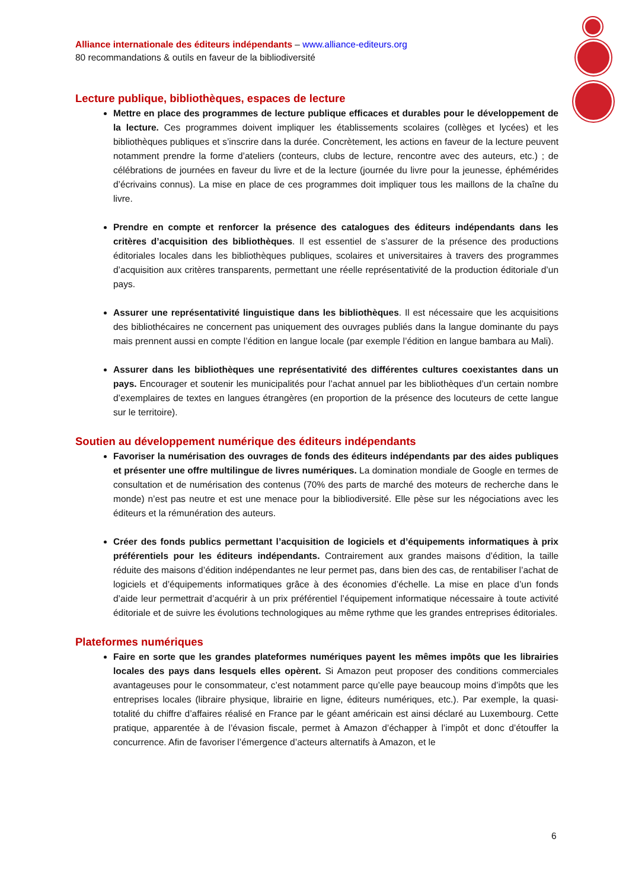Alliance internationale des éditeurs indépendants – www.alliance-editeurs.org
80 recommandations & outils en faveur de la bibliodiversité
Lecture publique, bibliothèques, espaces de lecture
Mettre en place des programmes de lecture publique efficaces et durables pour le développement de la lecture. Ces programmes doivent impliquer les établissements scolaires (collèges et lycées) et les bibliothèques publiques et s’inscrire dans la durée. Concrètement, les actions en faveur de la lecture peuvent notamment prendre la forme d’ateliers (conteurs, clubs de lecture, rencontre avec des auteurs, etc.) ; de célébrations de journées en faveur du livre et de la lecture (journée du livre pour la jeunesse, éphémérides d’écrivains connus). La mise en place de ces programmes doit impliquer tous les maillons de la chaîne du livre.
Prendre en compte et renforcer la présence des catalogues des éditeurs indépendants dans les critères d’acquisition des bibliothèques. Il est essentiel de s’assurer de la présence des productions éditoriales locales dans les bibliothèques publiques, scolaires et universitaires à travers des programmes d’acquisition aux critères transparents, permettant une réelle représentativité de la production éditoriale d’un pays.
Assurer une représentativité linguistique dans les bibliothèques. Il est nécessaire que les acquisitions des bibliothécaires ne concernent pas uniquement des ouvrages publiés dans la langue dominante du pays mais prennent aussi en compte l’édition en langue locale (par exemple l’édition en langue bambara au Mali).
Assurer dans les bibliothèques une représentativité des différentes cultures coexistantes dans un pays. Encourager et soutenir les municipalités pour l’achat annuel par les bibliothèques d’un certain nombre d’exemplaires de textes en langues étrangères (en proportion de la présence des locuteurs de cette langue sur le territoire).
Soutien au développement numérique des éditeurs indépendants
Favoriser la numérisation des ouvrages de fonds des éditeurs indépendants par des aides publiques et présenter une offre multilingue de livres numériques. La domination mondiale de Google en termes de consultation et de numérisation des contenus (70% des parts de marché des moteurs de recherche dans le monde) n’est pas neutre et est une menace pour la bibliodiversité. Elle pèse sur les négociations avec les éditeurs et la rémunération des auteurs.
Créer des fonds publics permettant l’acquisition de logiciels et d’équipements informatiques à prix préférentiels pour les éditeurs indépendants. Contrairement aux grandes maisons d’édition, la taille réduite des maisons d’édition indépendantes ne leur permet pas, dans bien des cas, de rentabiliser l’achat de logiciels et d’équipements informatiques grâce à des économies d’échelle. La mise en place d’un fonds d’aide leur permettrait d’acquérir à un prix préférentiel l’équipement informatique nécessaire à toute activité éditoriale et de suivre les évolutions technologiques au même rythme que les grandes entreprises éditoriales.
Plateformes numériques
Faire en sorte que les grandes plateformes numériques payent les mêmes impôts que les librairies locales des pays dans lesquels elles opèrent. Si Amazon peut proposer des conditions commerciales avantageuses pour le consommateur, c’est notamment parce qu’elle paye beaucoup moins d’impôts que les entreprises locales (libraire physique, librairie en ligne, éditeurs numériques, etc.). Par exemple, la quasi-totalité du chiffre d’affaires réalisé en France par le géant américain est ainsi déclaré au Luxembourg. Cette pratique, apparentée à de l’évasion fiscale, permet à Amazon d’échapper à l’impôt et donc d’étouffer la concurrence. Afin de favoriser l’émergence d’acteurs alternatifs à Amazon, et le
6